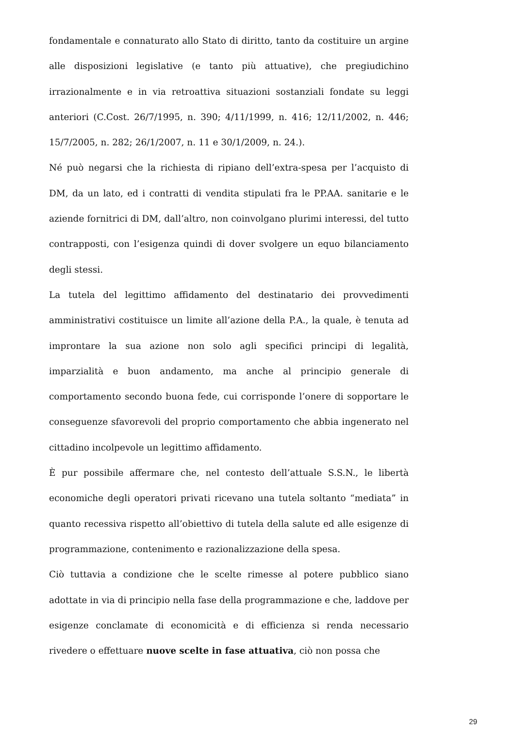fondamentale e connaturato allo Stato di diritto, tanto da costituire un argine alle disposizioni legislative (e tanto più attuative), che pregiudichino irrazionalmente e in via retroattiva situazioni sostanziali fondate su leggi anteriori (C.Cost. 26/7/1995, n. 390; 4/11/1999, n. 416; 12/11/2002, n. 446; 15/7/2005, n. 282; 26/1/2007, n. 11 e 30/1/2009, n. 24.).
Né può negarsi che la richiesta di ripiano dell’extra-spesa per l’acquisto di DM, da un lato, ed i contratti di vendita stipulati fra le PP.AA. sanitarie e le aziende fornitrici di DM, dall’altro, non coinvolgano plurimi interessi, del tutto contrapposti, con l’esigenza quindi di dover svolgere un equo bilanciamento degli stessi.
La tutela del legittimo affidamento del destinatario dei provvedimenti amministrativi costituisce un limite all’azione della P.A., la quale, è tenuta ad improntare la sua azione non solo agli specifici principi di legalità, imparzialità e buon andamento, ma anche al principio generale di comportamento secondo buona fede, cui corrisponde l’onere di sopportare le conseguenze sfavorevoli del proprio comportamento che abbia ingenerato nel cittadino incolpevole un legittimo affidamento.
È pur possibile affermare che, nel contesto dell’attuale S.S.N., le libertà economiche degli operatori privati ricevano una tutela soltanto “mediata” in quanto recessiva rispetto all’obiettivo di tutela della salute ed alle esigenze di programmazione, contenimento e razionalizzazione della spesa.
Ciò tuttavia a condizione che le scelte rimesse al potere pubblico siano adottate in via di principio nella fase della programmazione e che, laddove per esigenze conclamate di economicità e di efficienza si renda necessario rivedere o effettuare nuove scelte in fase attuativa, ciò non possa che
29